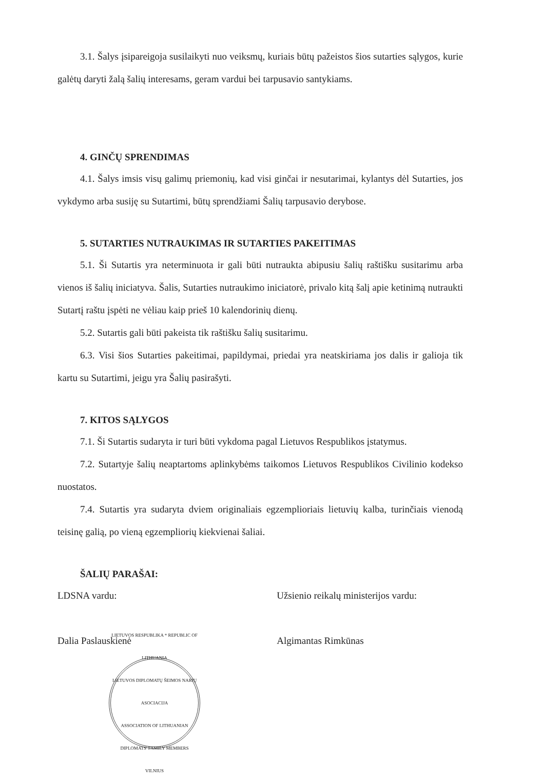3.1. Šalys įsipareigoja susilaikyti nuo veiksmų, kuriais būtų pažeistos šios sutarties sąlygos, kurie galėtų daryti žalą šalių interesams, geram vardui bei tarpusavio santykiams.
4. GINČŲ SPRENDIMAS
4.1. Šalys imsis visų galimų priemonių, kad visi ginčai ir nesutarimai, kylantys dėl Sutarties, jos vykdymo arba susiję su Sutartimi, būtų sprendžiami Šalių tarpusavio derybose.
5. SUTARTIES NUTRAUKIMAS IR SUTARTIES PAKEITIMAS
5.1. Ši Sutartis yra neterminuota ir gali būti nutraukta abipusiu šalių raštišku susitarimu arba vienos iš šalių iniciatyva. Šalis, Sutarties nutraukimo iniciatorė, privalo kitą šalį apie ketinimą nutraukti Sutartį raštu įspėti ne vėliau kaip prieš 10 kalendorinių dienų.
5.2. Sutartis gali būti pakeista tik raštišku šalių susitarimu.
6.3. Visi šios Sutarties pakeitimai, papildymai, priedai yra neatskiriama jos dalis ir galioja tik kartu su Sutartimi, jeigu yra Šalių pasirašyti.
7. KITOS SĄLYGOS
7.1. Ši Sutartis sudaryta ir turi būti vykdoma pagal Lietuvos Respublikos įstatymus.
7.2. Sutartyje šalių neaptartoms aplinkybėms taikomos Lietuvos Respublikos Civilinio kodekso nuostatos.
7.4. Sutartis yra sudaryta dviem originaliais egzemplioriais lietuvių kalba, turinčiais vienodą teisinę galią, po vieną egzempliorių kiekvienai šaliai.
ŠALIŲ PARAŠAI:
LDSNA vardu:
Dalia Paslauskienė
LIETUVOS RESPUBLIKA * REPUBLIC OF LITHUANIA
LIETUVOS DIPLOMATŲ ŠEIMOS NARIŲ ASOCIACIJA
ASSOCIATION OF LITHUANIAN DIPLOMATS' FAMILY MEMBERS
VILNIUS
Užsienio reikalų ministerijos vardu:
Algimantas Rimkūnas